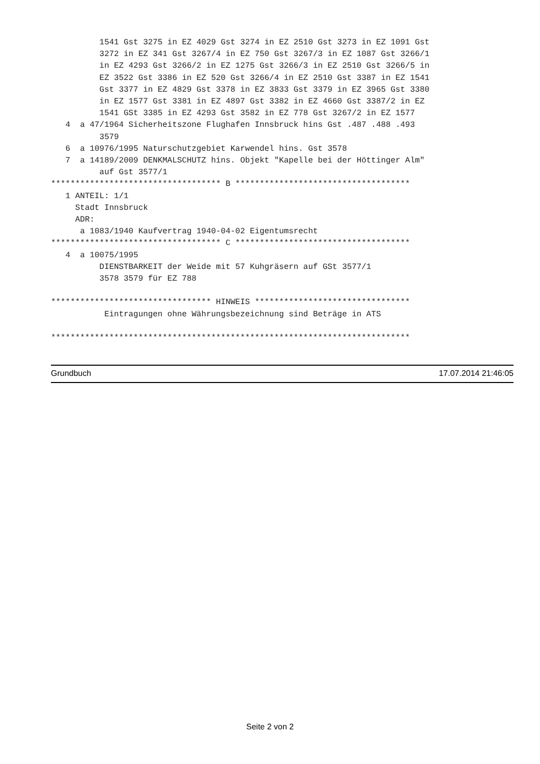1541 Gst 3275 in EZ 4029 Gst 3274 in EZ 2510 Gst 3273 in EZ 1091 Gst
          3272 in EZ 341 Gst 3267/4 in EZ 750 Gst 3267/3 in EZ 1087 Gst 3266/1
          in EZ 4293 Gst 3266/2 in EZ 1275 Gst 3266/3 in EZ 2510 Gst 3266/5 in
          EZ 3522 Gst 3386 in EZ 520 Gst 3266/4 in EZ 2510 Gst 3387 in EZ 1541
          Gst 3377 in EZ 4829 Gst 3378 in EZ 3833 Gst 3379 in EZ 3965 Gst 3380
          in EZ 1577 Gst 3381 in EZ 4897 Gst 3382 in EZ 4660 Gst 3387/2 in EZ
          1541 GSt 3385 in EZ 4293 Gst 3582 in EZ 778 Gst 3267/2 in EZ 1577
   4  a 47/1964 Sicherheitszone Flughafen Innsbruck hins Gst .487 .488 .493
          3579
   6  a 10976/1995 Naturschutzgebiet Karwendel hins. Gst 3578
   7  a 14189/2009 DENKMALSCHUTZ hins. Objekt "Kapelle bei der Höttinger Alm"
          auf Gst 3577/1
*********************************** B ************************************
   1 ANTEIL: 1/1
     Stadt Innsbruck
     ADR:
      a 1083/1940 Kaufvertrag 1940-04-02 Eigentumsrecht
*********************************** C ************************************
   4  a 10075/1995
          DIENSTBARKEIT der Weide mit 57 Kuhgräsern auf GSt 3577/1
          3578 3579 für EZ 788

********************************* HINWEIS ********************************
           Eintragungen ohne Währungsbezeichnung sind Beträge in ATS

**************************************************************************
Grundbuch 17.07.2014 21:46:05
Seite 2 von 2